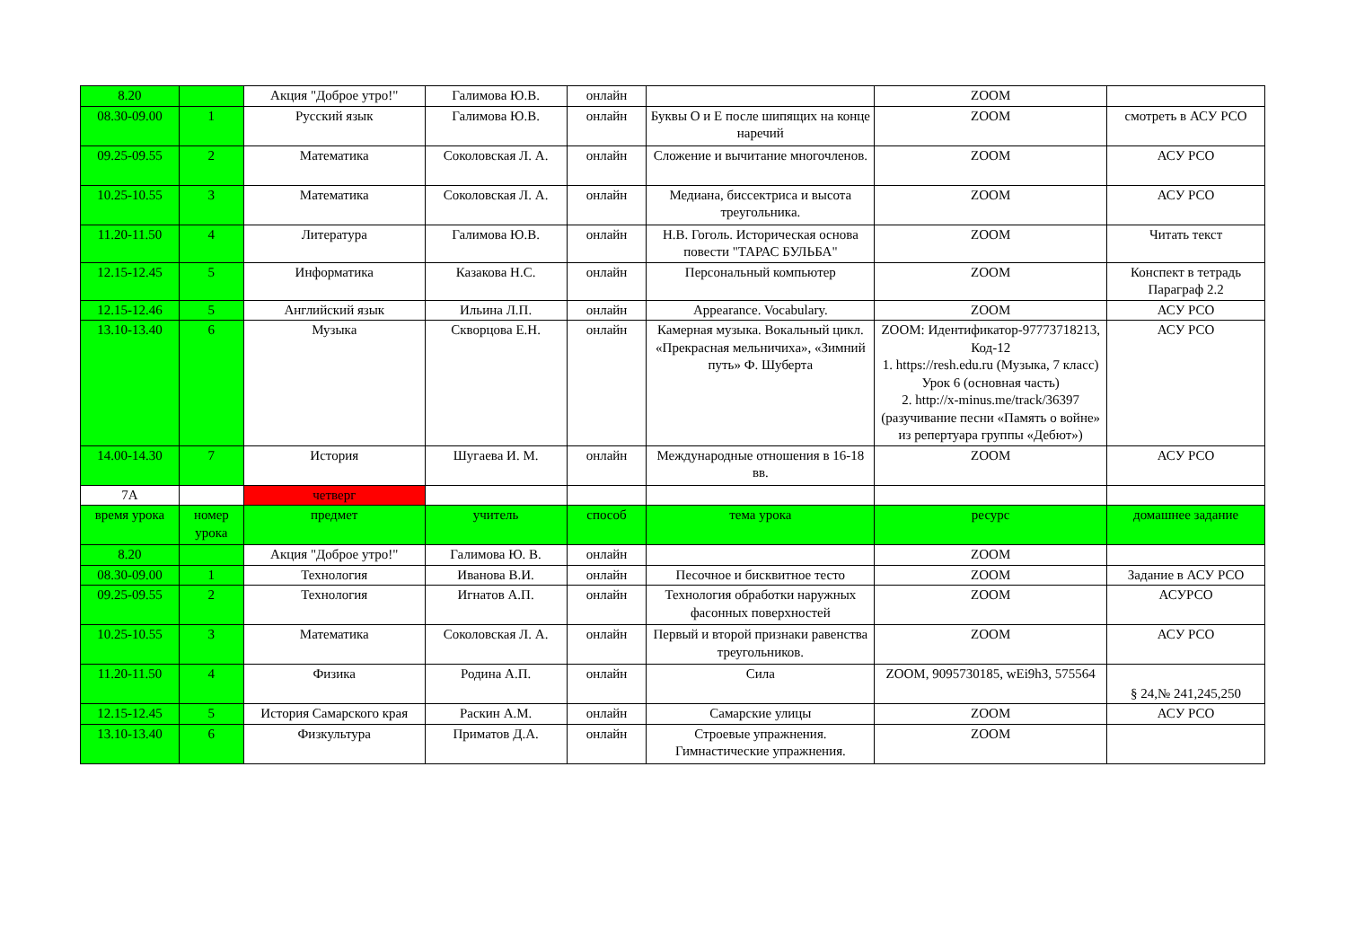| 8.20 | | Акция "Доброе утро!" | Галимова Ю.В. | онлайн | | ZOOM | |
| 08.30-09.00 | 1 | Русский язык | Галимова Ю.В. | онлайн | Буквы О и Е после шипящих на конце наречий | ZOOM | смотреть в АСУ РСО |
| 09.25-09.55 | 2 | Математика | Соколовская Л. А. | онлайн | Сложение и вычитание многочленов. | ZOOM | АСУ РСО |
| 10.25-10.55 | 3 | Математика | Соколовская Л. А. | онлайн | Медиана, биссектриса и высота треугольника. | ZOOM | АСУ РСО |
| 11.20-11.50 | 4 | Литература | Галимова Ю.В. | онлайн | Н.В. Гоголь. Историческая основа повести "ТАРАС БУЛЬБА" | ZOOM | Читать текст |
| 12.15-12.45 | 5 | Информатика | Казакова Н.С. | онлайн | Персональный компьютер | ZOOM | Конспект в тетрадь Параграф 2.2 |
| 12.15-12.46 | 5 | Английский язык | Ильина Л.П. | онлайн | Appearance. Vocabulary. | ZOOM | АСУ РСО |
| 13.10-13.40 | 6 | Музыка | Скворцова Е.Н. | онлайн | Камерная музыка. Вокальный цикл. «Прекрасная мельничиха», «Зимний путь» Ф. Шуберта | ZOOM: Идентификатор-97773718213, Код-12 1. https://resh.edu.ru (Музыка, 7 класс) Урок 6 (основная часть) 2. http://x-minus.me/track/36397 (разучивание песни «Память о войне» из репертуара группы «Дебют») | АСУ РСО |
| 14.00-14.30 | 7 | История | Шугаева И. М. | онлайн | Международные отношения в 16-18 вв. | ZOOM | АСУ РСО |
| 7А | | четверг | | | | | |
| время урока | номер урока | предмет | учитель | способ | тема урока | ресурс | домашнее задание |
| 8.20 | | Акция "Доброе утро!" | Галимова Ю. В. | онлайн | | ZOOM | |
| 08.30-09.00 | 1 | Технология | Иванова В.И. | онлайн | Песочное и бисквитное тесто | ZOOM | Задание в АСУ РСО |
| 09.25-09.55 | 2 | Технология | Игнатов А.П. | онлайн | Технология обработки наружных фасонных поверхностей | ZOOM | АСУРСО |
| 10.25-10.55 | 3 | Математика | Соколовская Л. А. | онлайн | Первый и второй признаки равенства треугольников. | ZOOM | АСУ РСО |
| 11.20-11.50 | 4 | Физика | Родина А.П. | онлайн | Сила | ZOOM, 9095730185, wEi9h3, 575564 | § 24,№ 241,245,250 |
| 12.15-12.45 | 5 | История Самарского края | Раскин А.М. | онлайн | Самарские улицы | ZOOM | АСУ РСО |
| 13.10-13.40 | 6 | Физкультура | Приматов Д.А. | онлайн | Строевые упражнения. Гимнастические упражнения. | ZOOM | |